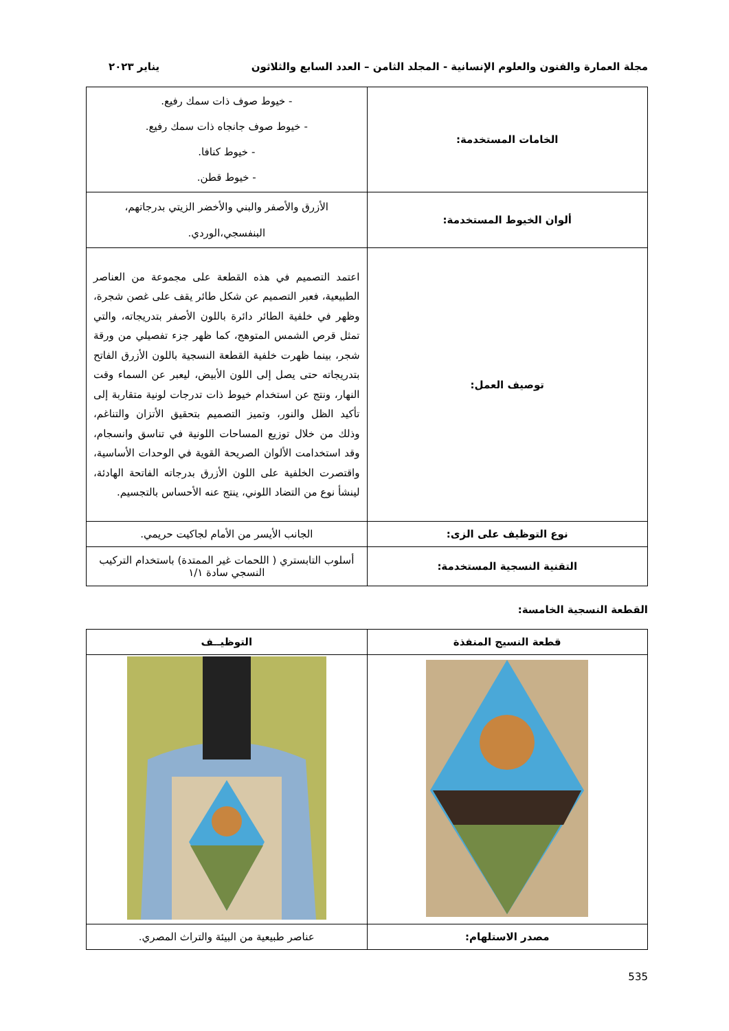مجلة العمارة والفنون والعلوم الإنسانية - المجلد الثامن – العدد السابع والثلاثون يناير ٢٠٢٣
| الخامات المستخدمة: | - خيوط صوف ذات سمك رفيع. - خيوط صوف جانجاه ذات سمك رفيع. - خيوط كنافا. - خيوط قطن. |
| ألوان الخيوط المستخدمة: | الأزرق والأصفر والبني والأخضر الزيتي بدرجاتهم، البنفسجي،الوردي. |
| توصيف العمل: | اعتمد التصميم في هذه القطعة على مجموعة من العناصر الطبيعية، فعبر التصميم عن شكل طائر يقف على غصن شجرة، وظهر في خلفية الطائر دائرة باللون الأصفر بتدريجاته، والتي تمثل قرص الشمس المتوهج، كما ظهر جزء تفصيلي من ورقة شجر، بينما ظهرت خلفية القطعة النسجية باللون الأزرق الفاتح بتدريجاته حتى يصل إلى اللون الأبيض، ليعبر عن السماء وقت النهار، ونتج عن استخدام خيوط ذات تدرجات لونية متقاربة إلى تأكيد الظل والنور، وتميز التصميم بتحقيق الأتزان والتناغم، وذلك من خلال توزيع المساحات اللونية في تناسق وانسجام، وقد استخدامت الألوان الصريحة القوية في الوحدات الأساسية، واقتصرت الخلفية على اللون الأزرق بدرجاته الفاتحة الهادئة، لينشأ نوع من التضاد اللوني، ينتج عنه الأحساس بالتجسيم. |
| نوع التوظيف على الزى: | الجانب الأيسر من الأمام لجاكيت حريمي. |
| التقنية النسجية المستخدمة: | أسلوب التابستري ( اللحمات غير الممتدة) باستخدام التركيب النسجي سادة ١/١ |
القطعة النسجية الخامسة:
| قطعة النسيج المنفذة | التوظيــف |
| --- | --- |
| مصدر الاستلهام: | عناصر طبيعية من البيئة والتراث المصري. |
535